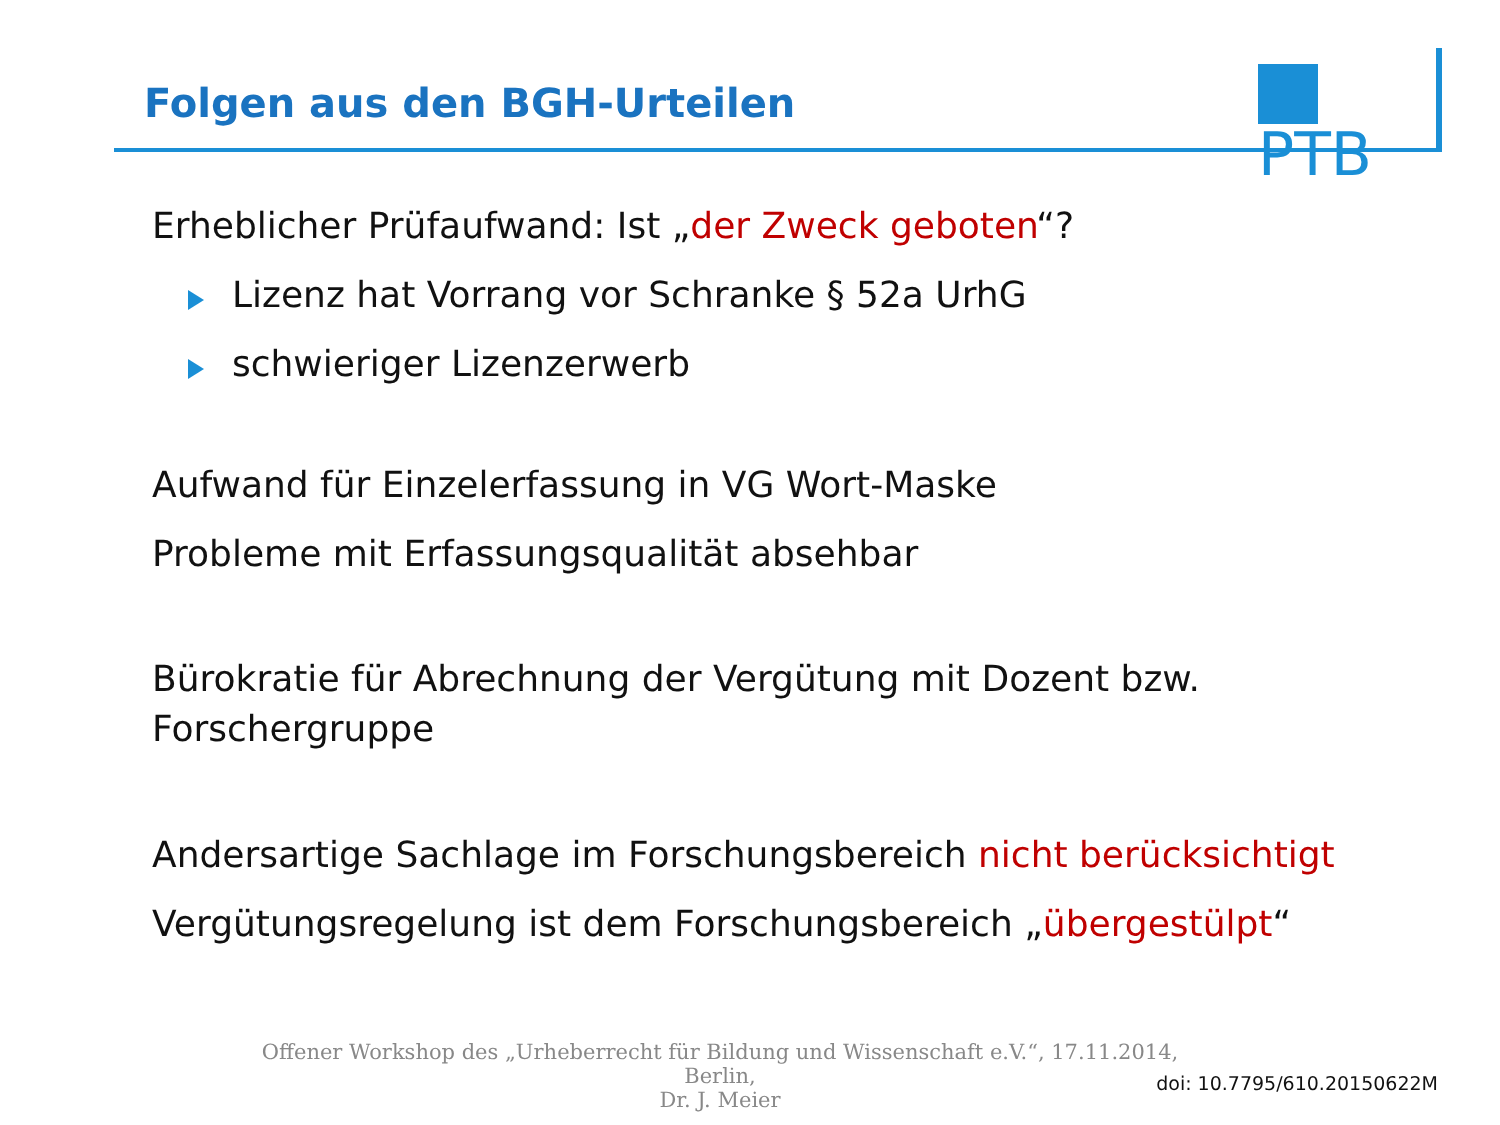Folgen aus den BGH-Urteilen
PTB
Erheblicher Prüfaufwand: Ist „der Zweck geboten“?
Lizenz hat Vorrang vor Schranke § 52a UrhG
schwieriger Lizenzerwerb
Aufwand für Einzelerfassung in VG Wort-Maske
Probleme mit Erfassungsqualität absehbar
Bürokratie für Abrechnung der Vergütung mit Dozent bzw.
Forschergruppe
Andersartige Sachlage im Forschungsbereich nicht berücksichtigt
Vergütungsregelung ist dem Forschungsbereich „übergestülpt“
Offener Workshop des „Urheberrecht für Bildung und Wissenschaft e.V.“, 17.11.2014, Berlin,
Dr. J. Meier
doi: 10.7795/610.20150622M